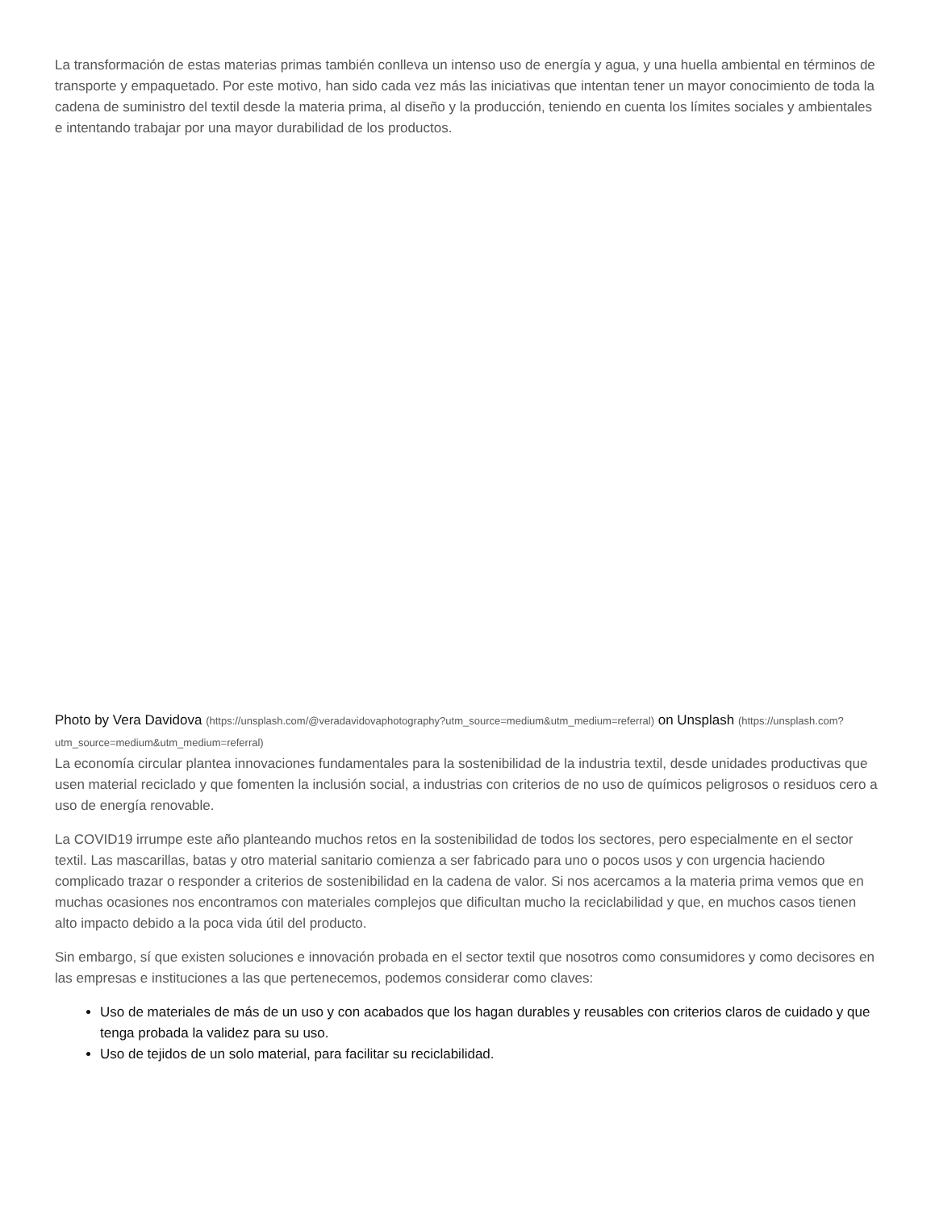La transformación de estas materias primas también conlleva un intenso uso de energía y agua, y una huella ambiental en términos de transporte y empaquetado. Por este motivo, han sido cada vez más las iniciativas que intentan tener un mayor conocimiento de toda la cadena de suministro del textil desde la materia prima, al diseño y la producción, teniendo en cuenta los límites sociales y ambientales e intentando trabajar por una mayor durabilidad de los productos.
Photo by Vera Davidova (https://unsplash.com/@veradavidovaphotography?utm_source=medium&utm_medium=referral) on Unsplash (https://unsplash.com?utm_source=medium&utm_medium=referral)
La economía circular plantea innovaciones fundamentales para la sostenibilidad de la industria textil, desde unidades productivas que usen material reciclado y que fomenten la inclusión social, a industrias con criterios de no uso de químicos peligrosos o residuos cero a uso de energía renovable.
La COVID19 irrumpe este año planteando muchos retos en la sostenibilidad de todos los sectores, pero especialmente en el sector textil. Las mascarillas, batas y otro material sanitario comienza a ser fabricado para uno o pocos usos y con urgencia haciendo complicado trazar o responder a criterios de sostenibilidad en la cadena de valor. Si nos acercamos a la materia prima vemos que en muchas ocasiones nos encontramos con materiales complejos que dificultan mucho la reciclabilidad y que, en muchos casos tienen alto impacto debido a la poca vida útil del producto.
Sin embargo, sí que existen soluciones e innovación probada en el sector textil que nosotros como consumidores y como decisores en las empresas e instituciones a las que pertenecemos, podemos considerar como claves:
Uso de materiales de más de un uso y con acabados que los hagan durables y reusables con criterios claros de cuidado y que tenga probada la validez para su uso.
Uso de tejidos de un solo material, para facilitar su reciclabilidad.